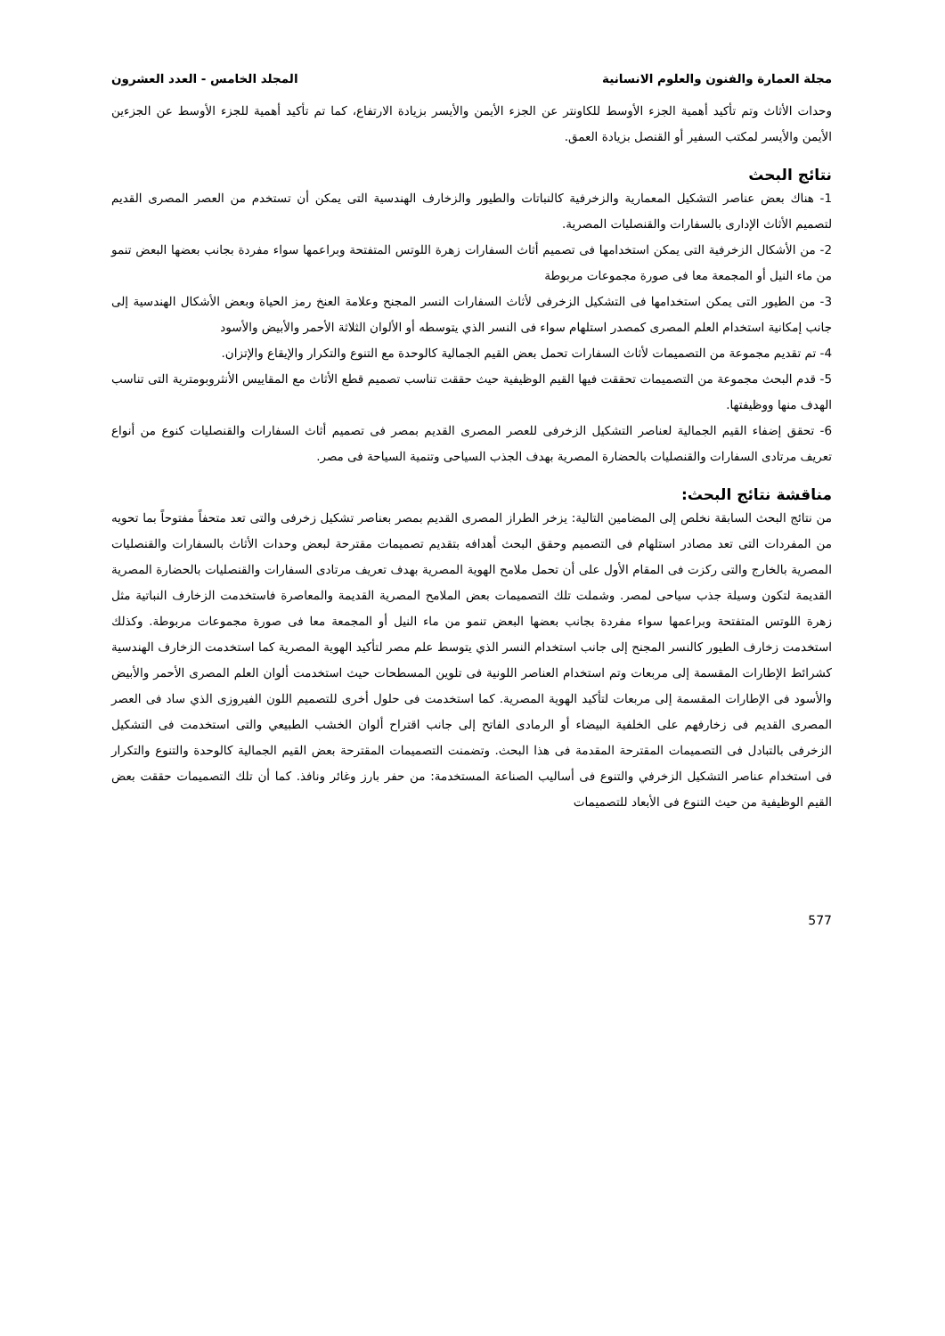مجلة العمارة والفنون والعلوم الانسانية المجلد الخامس - العدد العشرون
وحدات الأثاث وتم تأكيد أهمية الجزء الأوسط للكاونتر عن الجزء الأيمن والأيسر بزيادة الارتفاع، كما تم تأكيد أهمية للجزء الأوسط عن الجزءين الأيمن والأيسر لمكتب السفير أو القنصل بزيادة العمق.
نتائج البحث
1- هناك بعض عناصر التشكيل المعمارية والزخرفية كالنباتات والطيور والزخارف الهندسية التى يمكن أن تستخدم من العصر المصرى القديم لتصميم الأثاث الإدارى بالسفارات والقنصليات المصرية.
2- من الأشكال الزخرفية التى يمكن استخدامها فى تصميم أثاث السفارات زهرة اللوتس المتفتحة وبراعمها سواء مفردة بجانب بعضها البعض تنمو من ماء النيل أو المجمعة معا فى صورة مجموعات مربوطة
3- من الطيور التى يمكن استخدامها فى التشكيل الزخرفى لأثاث السفارات النسر المجنح وعلامة العنخ رمز الحياة وبعض الأشكال الهندسية إلى جانب إمكانية استخدام العلم المصرى كمصدر استلهام سواء فى النسر الذي يتوسطه أو الألوان الثلاثة الأحمر والأبيض والأسود
4- تم تقديم مجموعة من التصميمات لأثاث السفارات تحمل بعض القيم الجمالية كالوحدة مع التنوع والتكرار والإيقاع والإتزان.
5- قدم البحث مجموعة من التصميمات تحققت فيها القيم الوظيفية حيث حققت تناسب تصميم قطع الأثاث مع المقاييس الأنثروبومترية التى تناسب الهدف منها ووظيفتها.
6- تحقق إضفاء القيم الجمالية لعناصر التشكيل الزخرفى للعصر المصرى القديم بمصر فى تصميم أثاث السفارات والقنصليات كنوع من أنواع تعريف مرتادى السفارات والقنصليات بالحضارة المصرية بهدف الجذب السياحى وتنمية السياحة فى مصر.
مناقشة نتائج البحث:
من نتائج البحث السابقة نخلص إلى المضامين التالية: يزخر الطراز المصرى القديم بمصر بعناصر تشكيل زخرفى والتى تعد متحفاً مفتوحاً بما تحويه من المفردات التى تعد مصادر استلهام فى التصميم وحقق البحث أهدافه بتقديم تصميمات مقترحة لبعض وحدات الأثاث بالسفارات والقنصليات المصرية بالخارج والتى ركزت فى المقام الأول على أن تحمل ملامح الهوية المصرية بهدف تعريف مرتادى السفارات والقنصليات بالحضارة المصرية القديمة لتكون وسيلة جذب سياحى لمصر. وشملت تلك التصميمات بعض الملامح المصرية القديمة والمعاصرة فاستخدمت الزخارف النباتية مثل زهرة اللوتس المتفتحة وبراعمها سواء مفردة بجانب بعضها البعض تنمو من ماء النيل أو المجمعة معا فى صورة مجموعات مربوطة. وكذلك استخدمت زخارف الطيور كالنسر المجنح إلى جانب استخدام النسر الذي يتوسط علم مصر لتأكيد الهوية المصرية كما استخدمت الزخارف الهندسية كشرائط الإطارات المقسمة إلى مربعات وتم استخدام العناصر اللونية فى تلوين المسطحات حيث استخدمت ألوان العلم المصرى الأحمر والأبيض والأسود فى الإطارات المقسمة إلى مربعات لتأكيد الهوية المصرية. كما استخدمت فى حلول أخرى للتصميم اللون الفيروزى الذي ساد فى العصر المصرى القديم فى زخارفهم على الخلفية البيضاء أو الرمادى الفاتح إلى جانب اقتراح ألوان الخشب الطبيعي والتى استخدمت فى التشكيل الزخرفى بالتبادل فى التصميمات المقترحة المقدمة فى هذا البحث. وتضمنت التصميمات المقترحة بعض القيم الجمالية كالوحدة والتنوع والتكرار فى استخدام عناصر التشكيل الزخرفي والتنوع فى أساليب الصناعة المستخدمة: من حفر بارز وغائر ونافذ. كما أن تلك التصميمات حققت بعض القيم الوظيفية من حيث التنوع فى الأبعاد للتصميمات
577